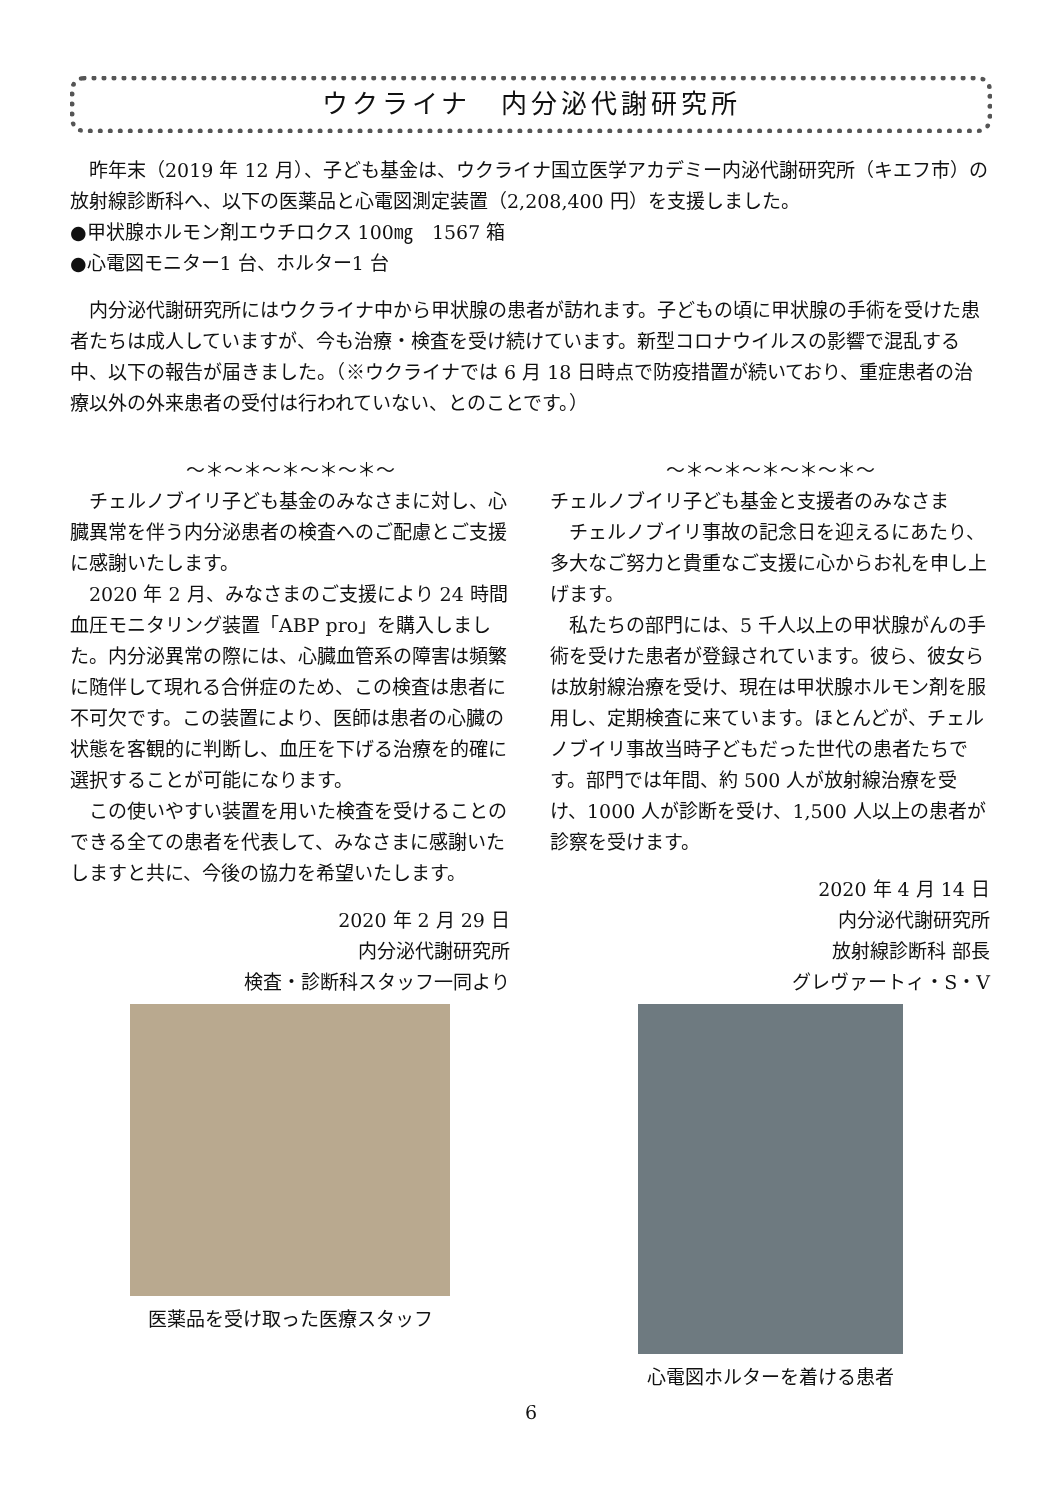ウクライナ　内分泌代謝研究所
　昨年末（2019 年 12 月）、子ども基金は、ウクライナ国立医学アカデミー内泌代謝研究所（キエフ市）の放射線診断科へ、以下の医薬品と心電図測定装置（2,208,400 円）を支援しました。
●甲状腺ホルモン剤エウチロクス 100㎎　1567 箱
●心電図モニター1 台、ホルター1 台
　内分泌代謝研究所にはウクライナ中から甲状腺の患者が訪れます。子どもの頃に甲状腺の手術を受けた患者たちは成人していますが、今も治療・検査を受け続けています。新型コロナウイルスの影響で混乱する中、以下の報告が届きました。（※ウクライナでは 6 月 18 日時点で防疫措置が続いており、重症患者の治療以外の外来患者の受付は行われていない、とのことです。）
～＊～＊～＊～＊～＊～
　チェルノブイリ子ども基金のみなさまに対し、心臓異常を伴う内分泌患者の検査へのご配慮とご支援に感謝いたします。
　2020 年 2 月、みなさまのご支援により 24 時間血圧モニタリング装置「ABP pro」を購入しました。内分泌異常の際には、心臓血管系の障害は頻繁に随伴して現れる合併症のため、この検査は患者に不可欠です。この装置により、医師は患者の心臓の状態を客観的に判断し、血圧を下げる治療を的確に選択することが可能になります。
　この使いやすい装置を用いた検査を受けることのできる全ての患者を代表して、みなさまに感謝いたしますと共に、今後の協力を希望いたします。
2020 年 2 月 29 日
内分泌代謝研究所
検査・診断科スタッフ一同より
医薬品を受け取った医療スタッフ
～＊～＊～＊～＊～＊～
チェルノブイリ子ども基金と支援者のみなさま
　チェルノブイリ事故の記念日を迎えるにあたり、多大なご努力と貴重なご支援に心からお礼を申し上げます。
　私たちの部門には、5 千人以上の甲状腺がんの手術を受けた患者が登録されています。彼ら、彼女らは放射線治療を受け、現在は甲状腺ホルモン剤を服用し、定期検査に来ています。ほとんどが、チェルノブイリ事故当時子どもだった世代の患者たちです。部門では年間、約 500 人が放射線治療を受け、1000 人が診断を受け、1,500 人以上の患者が診察を受けます。
2020 年 4 月 14 日
内分泌代謝研究所
放射線診断科 部長
グレヴァートィ・S・V
心電図ホルターを着ける患者
6